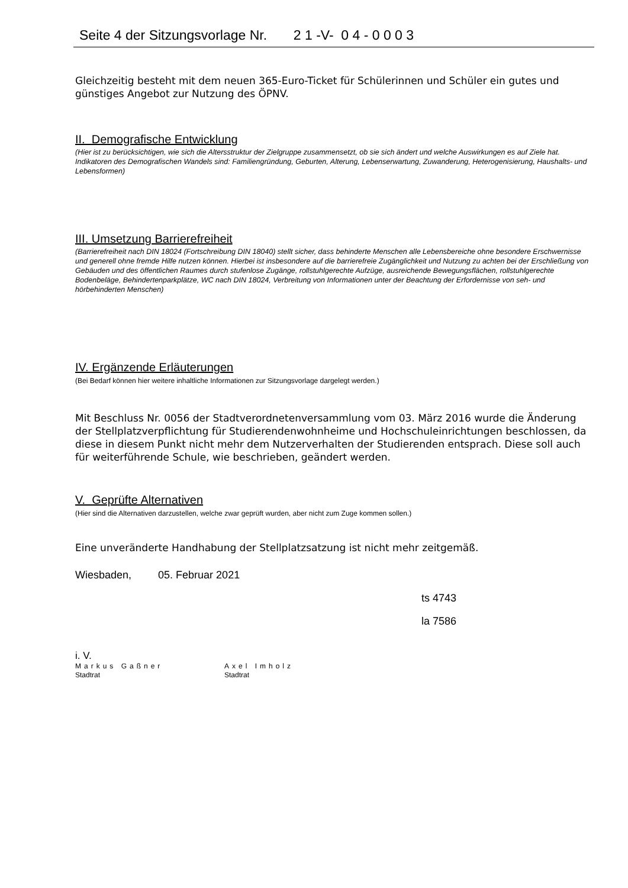Seite 4 der Sitzungsvorlage Nr. 2 1 -V- 0 4 - 0 0 0 3
Gleichzeitig besteht mit dem neuen 365-Euro-Ticket für Schülerinnen und Schüler ein gutes und günstiges Angebot zur Nutzung des ÖPNV.
II. Demografische Entwicklung
(Hier ist zu berücksichtigen, wie sich die Altersstruktur der Zielgruppe zusammensetzt, ob sie sich ändert und welche Auswirkungen es auf Ziele hat. Indikatoren des Demografischen Wandels sind: Familiengründung, Geburten, Alterung, Lebenserwartung, Zuwanderung, Heterogenisierung, Haushalts- und Lebensformen)
III. Umsetzung Barrierefreiheit
(Barrierefreiheit nach DIN 18024 (Fortschreibung DIN 18040) stellt sicher, dass behinderte Menschen alle Lebensbereiche ohne besondere Erschwernisse und generell ohne fremde Hilfe nutzen können. Hierbei ist insbesondere auf die barrierefreie Zugänglichkeit und Nutzung zu achten bei der Erschließung von Gebäuden und des öffentlichen Raumes durch stufenlose Zugänge, rollstuhlgerechte Aufzüge, ausreichende Bewegungsflächen, rollstuhlgerechte Bodenbeläge, Behindertenparkplätze, WC nach DIN 18024, Verbreitung von Informationen unter der Beachtung der Erfordernisse von seh- und hörbehinderten Menschen)
IV. Ergänzende Erläuterungen
(Bei Bedarf können hier weitere inhaltliche Informationen zur Sitzungsvorlage dargelegt werden.)
Mit Beschluss Nr. 0056 der Stadtverordnetenversammlung vom 03. März 2016 wurde die Änderung der Stellplatzverpflichtung für Studierendenwohnheime und Hochschuleinrichtungen beschlossen, da diese in diesem Punkt nicht mehr dem Nutzerverhalten der Studierenden entsprach. Diese soll auch für weiterführende Schule, wie beschrieben, geändert werden.
V. Geprüfte Alternativen
(Hier sind die Alternativen darzustellen, welche zwar geprüft wurden, aber nicht zum Zuge kommen sollen.)
Eine unveränderte Handhabung der Stellplatzsatzung ist nicht mehr zeitgemäß.
Wiesbaden, 05. Februar 2021
ts 4743
la 7586
i. V.
Markus Gaßner
Stadtrat
Axel Imholz
Stadtrat